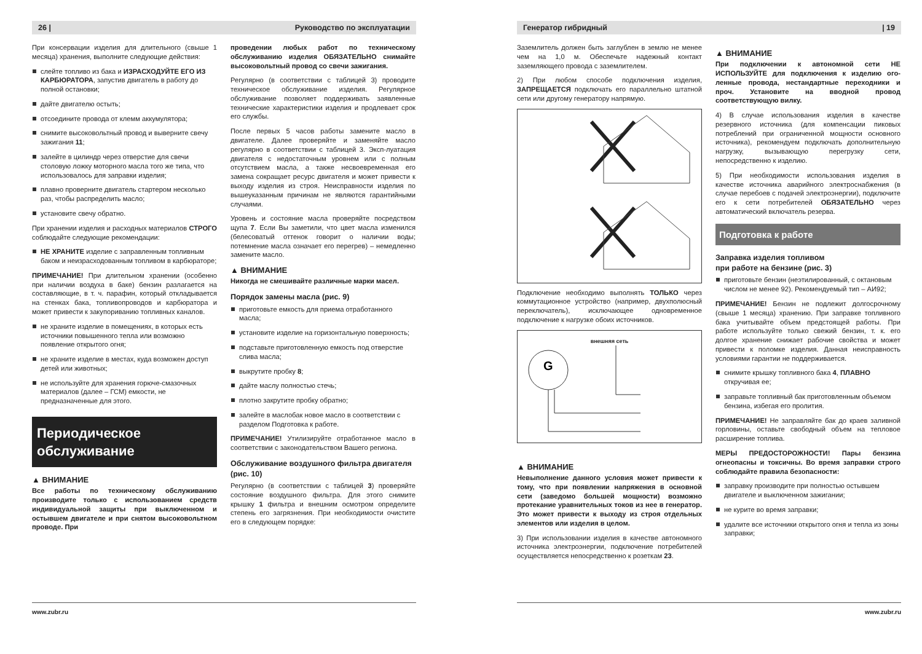26 | Руководство по эксплуатации
При консервации изделия для длительного (свыше 1 месяца) хранения, выполните следующие действия:
слейте топливо из бака и ИЗРАСХОДУЙТЕ ЕГО ИЗ КАРБЮРАТОРА, запустив двигатель в работу до полной остановки;
дайте двигателю остыть;
отсоедините провода от клемм аккумулятора;
снимите высоковольтный провод и выверните свечу зажигания 11;
залейте в цилиндр через отверстие для свечи столовую ложку моторного масла того же типа, что использовалось для заправки изделия;
плавно проверните двигатель стартером несколько раз, чтобы распределить масло;
установите свечу обратно.
При хранении изделия и расходных материалов СТРОГО соблюдайте следующие рекомендации:
НЕ ХРАНИТЕ изделие с заправленным топливным баком и неизрасходованным топливом в карбюраторе;
ПРИМЕЧАНИЕ! При длительном хранении (особенно при наличии воздуха в баке) бензин разлагается на составляющие, в т. ч. парафин, который откладывается на стенках бака, топливопроводов и карбюратора и может привести к закупориванию топливных каналов.
не храните изделие в помещениях, в которых есть источники повышенного тепла или возможно появление открытого огня;
не храните изделие в местах, куда возможен доступ детей или животных;
не используйте для хранения горюче-смазочных материалов (далее – ГСМ) емкости, не предназначенные для этого.
Периодическое
обслуживание
▲ ВНИМАНИЕ
Все работы по техническому обслуживанию производите только с использованием средств индивидуальной защиты при выключенном и остывшем двигателе и при снятом высоковольтном проводе. При
проведении любых работ по техническому обслуживанию изделия ОБЯЗАТЕЛЬНО снимайте высоковольтный провод со свечи зажигания.
Регулярно (в соответствии с таблицей 3) проводите техническое обслуживание изделия. Регулярное обслуживание позволяет поддерживать заявленные технические характеристики изделия и продлевает срок его службы.
После первых 5 часов работы замените масло в двигателе. Далее проверяйте и заменяйте масло регулярно в соответствии с таблицей 3. Эксп-луатация двигателя с недостаточным уровнем или с полным отсутствием масла, а также несвоевременная его замена сокращает ресурс двигателя и может привести к выходу изделия из строя. Неисправности изделия по вышеуказанным причинам не являются гарантийными случаями.
Уровень и состояние масла проверяйте посредством щупа 7. Если Вы заметили, что цвет масла изменился (белесоватый оттенок говорит о наличии воды; потемнение масла означает его перегрев) – немедленно замените масло.
▲ ВНИМАНИЕ
Никогда не смешивайте различные марки масел.
Порядок замены масла (рис. 9)
приготовьте емкость для приема отработанного масла;
установите изделие на горизонтальную поверхность;
подставьте приготовленную емкость под отверстие слива масла;
выкрутите пробку 8;
дайте маслу полностью стечь;
плотно закрутите пробку обратно;
залейте в маслобак новое масло в соответствии с разделом Подготовка к работе.
ПРИМЕЧАНИЕ! Утилизируйте отработанное масло в соответствии с законодательством Вашего региона.
Обслуживание воздушного фильтра двигателя (рис. 10)
Регулярно (в соответствии с таблицей 3) проверяйте состояние воздушного фильтра. Для этого снимите крышку 1 фильтра и внешним осмотром определите степень его загрязнения. При необходимости очистите его в следующем порядке:
www.zubr.ru
Генератор гибридный | 19
Заземлитель должен быть заглублен в землю не менее чем на 1,0 м. Обеспечьте надежный контакт заземляющего провода с заземлителем.
2) При любом способе подключения изделия, ЗАПРЕЩАЕТСЯ подключать его параллельно штатной сети или другому генератору напрямую.
Подключение необходимо выполнять ТОЛЬКО через коммутационное устройство (например, двухполюсный переключатель), исключающее одновременное подключение к нагрузке обоих источников.
внешняя сеть
G
▲ ВНИМАНИЕ
Невыполнение данного условия может привести к тому, что при появлении напряжения в основной сети (заведомо большей мощности) возможно протекание уравнительных токов из нее в генератор. Это может привести к выходу из строя отдельных элементов или изделия в целом.
3) При использовании изделия в качестве автономного источника электроэнергии, подключение потребителей осуществляется непосредственно к розеткам 23.
▲ ВНИМАНИЕ
При подключении к автономной сети НЕ ИСПОЛЬЗУЙТЕ для подключения к изделию ого-ленные провода, нестандартные переходники и проч. Установите на вводной провод соответствующую вилку.
4) В случае использования изделия в качестве резервного источника (для компенсации пиковых потреблений при ограниченной мощности основного источника), рекомендуем подключать дополнительную нагрузку, вызывающую перегрузку сети, непосредственно к изделию.
5) При необходимости использования изделия в качестве источника аварийного электроснабжения (в случае перебоев с подачей электроэнергии), подключите его к сети потребителей ОБЯЗАТЕЛЬНО через автоматический включатель резерва.
Подготовка к работе
Заправка изделия топливом
при работе на бензине (рис. 3)
приготовьте бензин (неэтилированный, с октановым числом не менее 92). Рекомендуемый тип – АИ92;
ПРИМЕЧАНИЕ! Бензин не подлежит долгосрочному (свыше 1 месяца) хранению. При заправке топливного бака учитывайте объем предстоящей работы. При работе используйте только свежий бензин, т. к. его долгое хранение снижает рабочие свойства и может привести к поломке изделия. Данная неисправность условиями гарантии не поддерживается.
снимите крышку топливного бака 4, ПЛАВНО откручивая ее;
заправьте топливный бак приготовленным объемом бензина, избегая его пролития.
ПРИМЕЧАНИЕ! Не заправляйте бак до краев заливной горловины, оставьте свободный объем на тепловое расширение топлива.
МЕРЫ ПРЕДОСТОРОЖНОСТИ! Пары бензина огнеопасны и токсичны. Во время заправки строго соблюдайте правила безопасности:
заправку производите при полностью остывшем двигателе и выключенном зажигании;
не курите во время заправки;
удалите все источники открытого огня и тепла из зоны заправки;
www.zubr.ru